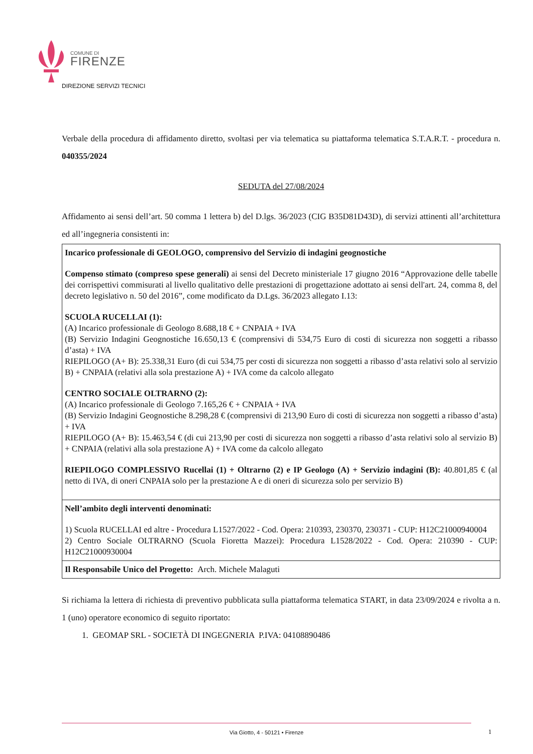COMUNE DI
FIRENZE
DIREZIONE SERVIZI TECNICI
Verbale della procedura di affidamento diretto, svoltasi per via telematica su piattaforma telematica S.T.A.R.T. - procedura n. 040355/2024
SEDUTA del 27/08/2024
Affidamento ai sensi dell’art. 50 comma 1 lettera b) del D.lgs. 36/2023 (CIG B35D81D43D), di servizi attinenti all’architettura ed all’ingegneria consistenti in:
| Incarico professionale di GEOLOGO, comprensivo del Servizio di indagini geognostiche Compenso stimato (compreso spese generali) ai sensi del Decreto ministeriale 17 giugno 2016 “Approvazione delle tabelle dei corrispettivi commisurati al livello qualitativo delle prestazioni di progettazione adottato ai sensi dell'art. 24, comma 8, del decreto legislativo n. 50 del 2016”, come modificato da D.Lgs. 36/2023 allegato I.13: SCUOLA RUCELLAI (1): (A) Incarico professionale di Geologo 8.688,18 € + CNPAIA + IVA (B) Servizio Indagini Geognostiche 16.650,13 € (comprensivi di 534,75 Euro di costi di sicurezza non soggetti a ribasso d’asta) + IVA RIEPILOGO (A+ B): 25.338,31 Euro (di cui 534,75 per costi di sicurezza non soggetti a ribasso d’asta relativi solo al servizio B) + CNPAIA (relativi alla sola prestazione A) + IVA come da calcolo allegato CENTRO SOCIALE OLTRARNO (2): (A) Incarico professionale di Geologo 7.165,26 € + CNPAIA + IVA (B) Servizio Indagini Geognostiche 8.298,28 € (comprensivi di 213,90 Euro di costi di sicurezza non soggetti a ribasso d’asta) + IVA RIEPILOGO (A+ B): 15.463,54 € (di cui 213,90 per costi di sicurezza non soggetti a ribasso d’asta relativi solo al servizio B) + CNPAIA (relativi alla sola prestazione A) + IVA come da calcolo allegato RIEPILOGO COMPLESSIVO Rucellai (1) + Oltrarno (2) e IP Geologo (A) + Servizio indagini (B): 40.801,85 € (al netto di IVA, di oneri CNPAIA solo per la prestazione A e di oneri di sicurezza solo per servizio B) |
| Nell’ambito degli interventi denominati: 1) Scuola RUCELLAI ed altre - Procedura L1527/2022 - Cod. Opera: 210393, 230370, 230371 - CUP: H12C21000940004 2) Centro Sociale OLTRARNO (Scuola Fioretta Mazzei): Procedura L1528/2022 - Cod. Opera: 210390 - CUP: H12C21000930004 |
| Il Responsabile Unico del Progetto: Arch. Michele Malaguti |
Si richiama la lettera di richiesta di preventivo pubblicata sulla piattaforma telematica START, in data 23/09/2024 e rivolta a n. 1 (uno) operatore economico di seguito riportato:
1. GEOMAP SRL - SOCIETÀ DI INGEGNERIA P.IVA: 04108890486
Via Giotto, 4 - 50121 • Firenze
1